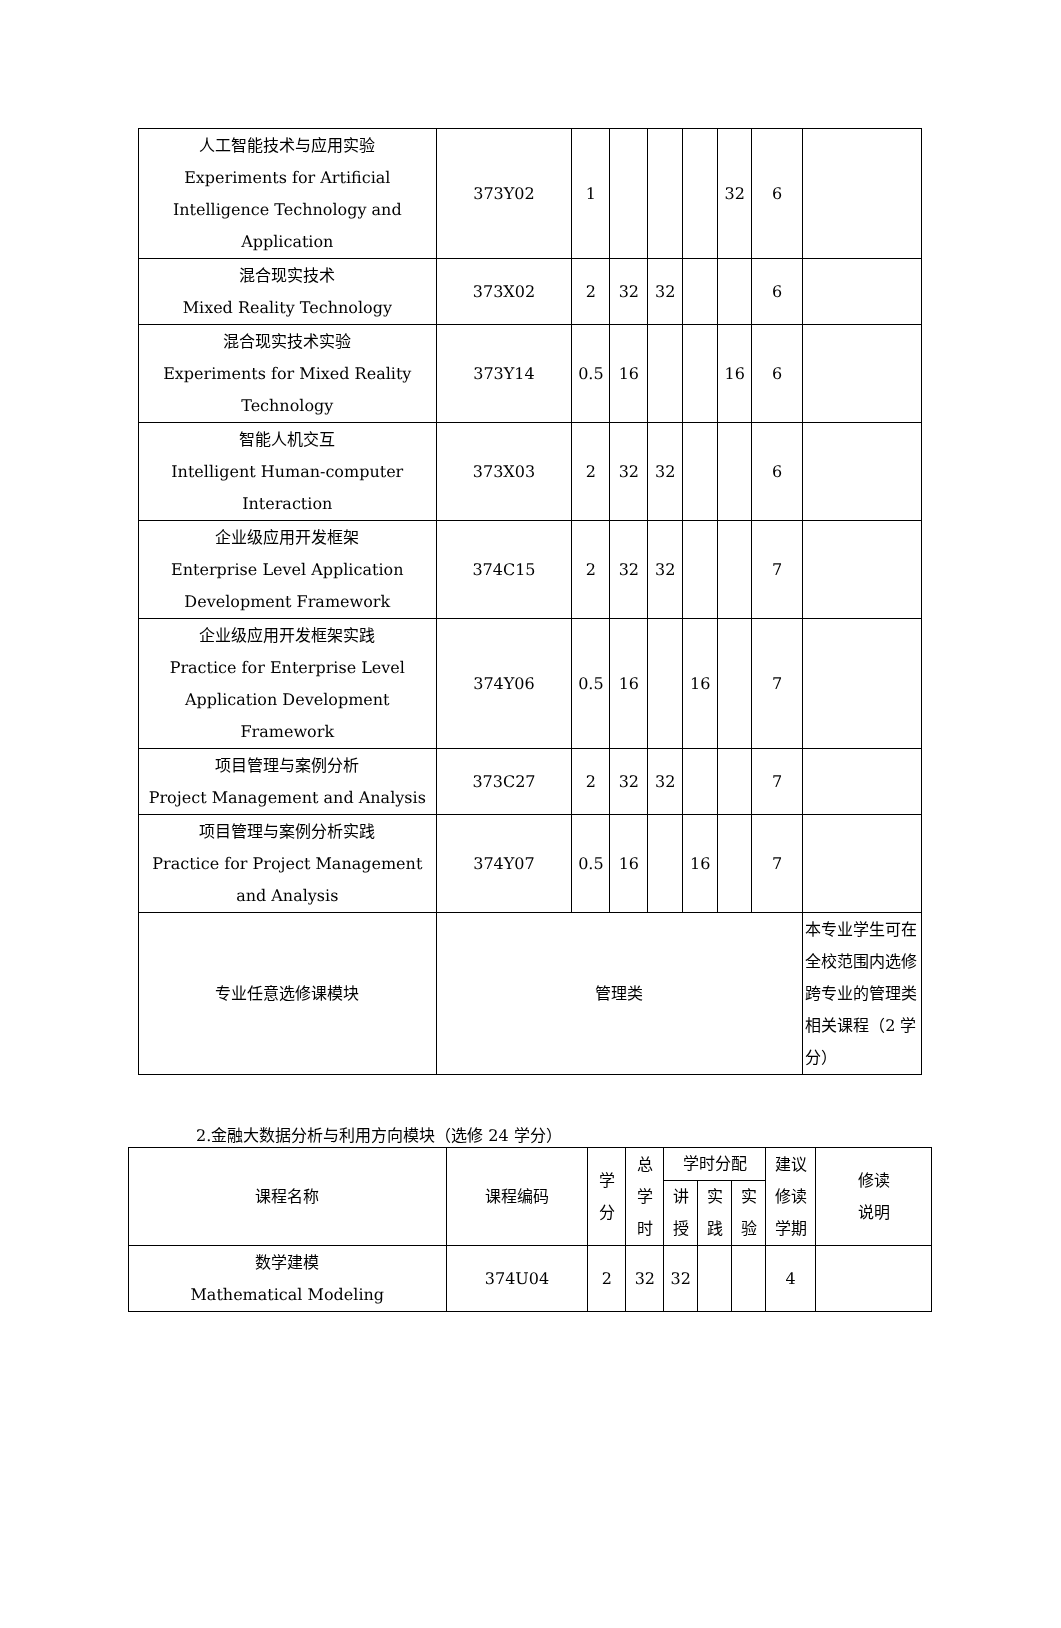| 人工智能技术与应用实验 Experiments for Artificial Intelligence Technology and Application | 373Y02 | 1 | | | | 32 | 6 | |
| 混合现实技术 Mixed Reality Technology | 373X02 | 2 | 32 | 32 | | | 6 | |
| 混合现实技术实验 Experiments for Mixed Reality Technology | 373Y14 | 0.5 | 16 | | | 16 | 6 | |
| 智能人机交互 Intelligent Human-computer Interaction | 373X03 | 2 | 32 | 32 | | | 6 | |
| 企业级应用开发框架 Enterprise Level Application Development Framework | 374C15 | 2 | 32 | 32 | | | 7 | |
| 企业级应用开发框架实践 Practice for Enterprise Level Application Development Framework | 374Y06 | 0.5 | 16 | | 16 | | 7 | |
| 项目管理与案例分析 Project Management and Analysis | 373C27 | 2 | 32 | 32 | | | 7 | |
| 项目管理与案例分析实践 Practice for Project Management and Analysis | 374Y07 | 0.5 | 16 | | 16 | | 7 | |
| 专业任意选修课模块 | 管理类 | | | | | | | 本专业学生可在全校范围内选修跨专业的管理类相关课程（2 学分） |
2.金融大数据分析与利用方向模块（选修 24 学分）
| 课程名称 | 课程编码 | 学 分 | 总 学 时 | 学时分配 | | | 建议 修读 学期 | 修读 说明 |
| | | | | 讲 授 | 实 践 | 实 验 | | |
| 数学建模 Mathematical Modeling | 374U04 | 2 | 32 | 32 | | | 4 | |